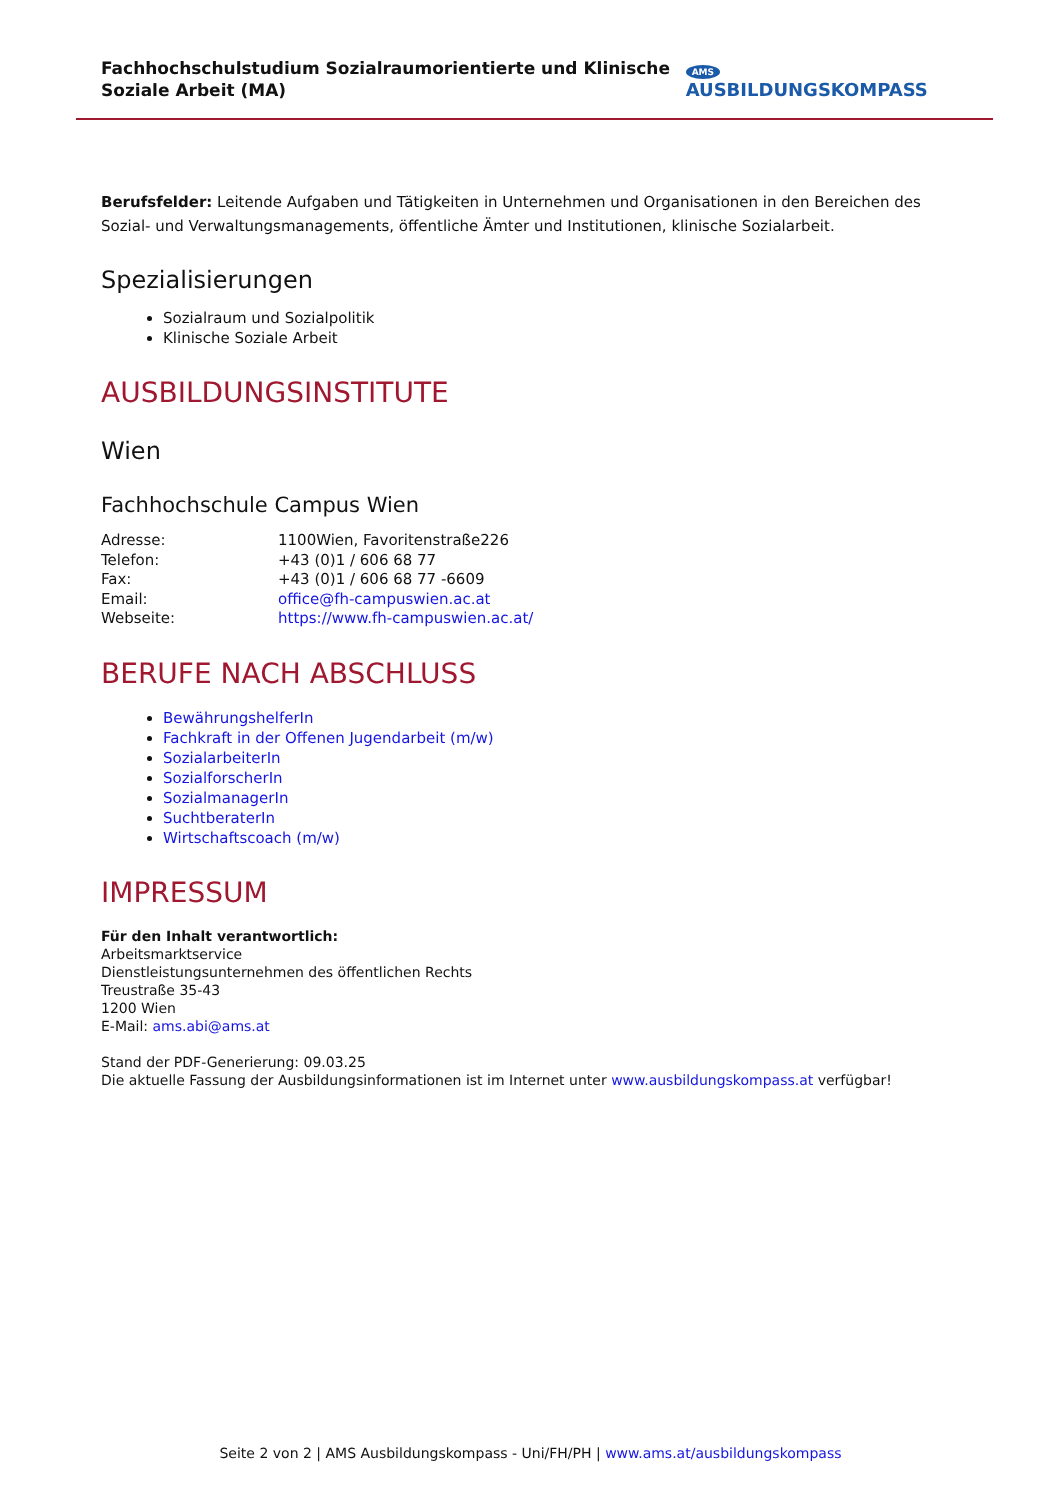Fachhochschulstudium Sozialraumorientierte und Klinische Soziale Arbeit (MA)
AMS AUSBILDUNGSKOMPASS
Berufsfelder: Leitende Aufgaben und Tätigkeiten in Unternehmen und Organisationen in den Bereichen des Sozial- und Verwaltungsmanagements, öffentliche Ämter und Institutionen, klinische Sozialarbeit.
Spezialisierungen
Sozialraum und Sozialpolitik
Klinische Soziale Arbeit
AUSBILDUNGSINSTITUTE
Wien
Fachhochschule Campus Wien
| Adresse: | 1100Wien, Favoritenstraße226 |
| Telefon: | +43 (0)1 / 606 68 77 |
| Fax: | +43 (0)1 / 606 68 77 -6609 |
| Email: | office@fh-campuswien.ac.at |
| Webseite: | https://www.fh-campuswien.ac.at/ |
BERUFE NACH ABSCHLUSS
BewährungshelferIn
Fachkraft in der Offenen Jugendarbeit (m/w)
SozialarbeiterIn
SozialforscherIn
SozialmanagerIn
SuchtberaterIn
Wirtschaftscoach (m/w)
IMPRESSUM
Für den Inhalt verantwortlich:
Arbeitsmarktservice
Dienstleistungsunternehmen des öffentlichen Rechts
Treustraße 35-43
1200 Wien
E-Mail: ams.abi@ams.at
Stand der PDF-Generierung: 09.03.25
Die aktuelle Fassung der Ausbildungsinformationen ist im Internet unter www.ausbildungskompass.at verfügbar!
Seite 2 von 2 | AMS Ausbildungskompass - Uni/FH/PH | www.ams.at/ausbildungskompass